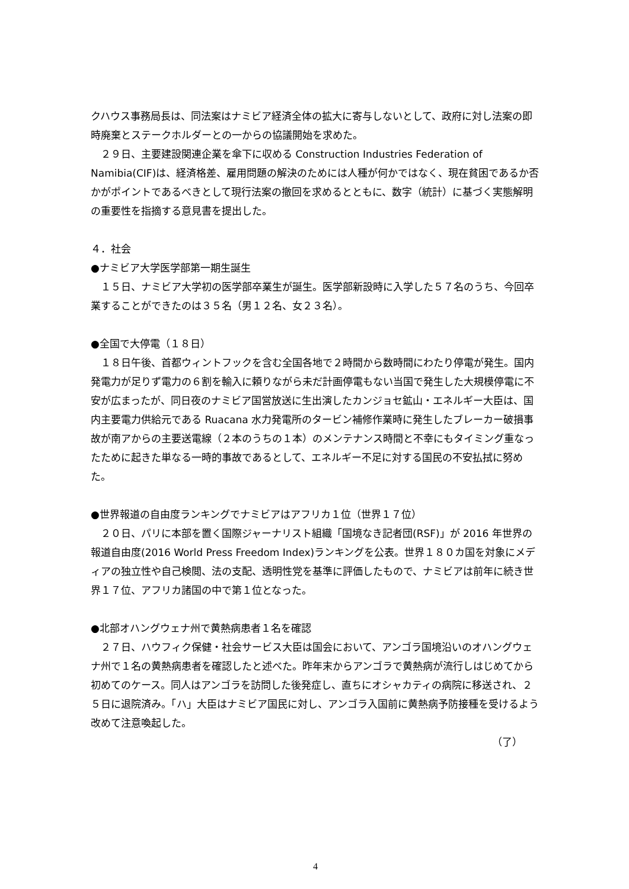クハウス事務局長は、同法案はナミビア経済全体の拡大に寄与しないとして、政府に対し法案の即時廃棄とステークホルダーとの一からの協議開始を求めた。
　２９日、主要建設関連企業を傘下に収める Construction Industries Federation of Namibia(CIF)は、経済格差、雇用問題の解決のためには人種が何かではなく、現在貧困であるか否かがポイントであるべきとして現行法案の撤回を求めるとともに、数字（統計）に基づく実態解明の重要性を指摘する意見書を提出した。
４．社会
●ナミビア大学医学部第一期生誕生
　１５日、ナミビア大学初の医学部卒業生が誕生。医学部新設時に入学した５７名のうち、今回卒業することができたのは３５名（男１２名、女２３名）。
●全国で大停電（１８日）
　１８日午後、首都ウィントフックを含む全国各地で２時間から数時間にわたり停電が発生。国内発電力が足りず電力の６割を輸入に頼りながら未だ計画停電もない当国で発生した大規模停電に不安が広まったが、同日夜のナミビア国営放送に生出演したカンジョセ鉱山・エネルギー大臣は、国内主要電力供給元である Ruacana 水力発電所のタービン補修作業時に発生したブレーカー破損事故が南アからの主要送電線（２本のうちの１本）のメンテナンス時間と不幸にもタイミング重なったために起きた単なる一時的事故であるとして、エネルギー不足に対する国民の不安払拭に努めた。
●世界報道の自由度ランキングでナミビアはアフリカ１位（世界１７位）
　２０日、パリに本部を置く国際ジャーナリスト組織「国境なき記者団(RSF)」が 2016 年世界の報道自由度(2016 World Press Freedom Index)ランキングを公表。世界１８０カ国を対象にメディアの独立性や自己検閲、法の支配、透明性党を基準に評価したもので、ナミビアは前年に続き世界１７位、アフリカ諸国の中で第１位となった。
●北部オハングウェナ州で黄熱病患者１名を確認
　２７日、ハウフィク保健・社会サービス大臣は国会において、アンゴラ国境沿いのオハングウェナ州で１名の黄熱病患者を確認したと述べた。昨年末からアンゴラで黄熱病が流行しはじめてから初めてのケース。同人はアンゴラを訪問した後発症し、直ちにオシャカティの病院に移送され、２５日に退院済み。「ハ」大臣はナミビア国民に対し、アンゴラ入国前に黄熱病予防接種を受けるよう改めて注意喚起した。
（了）
4